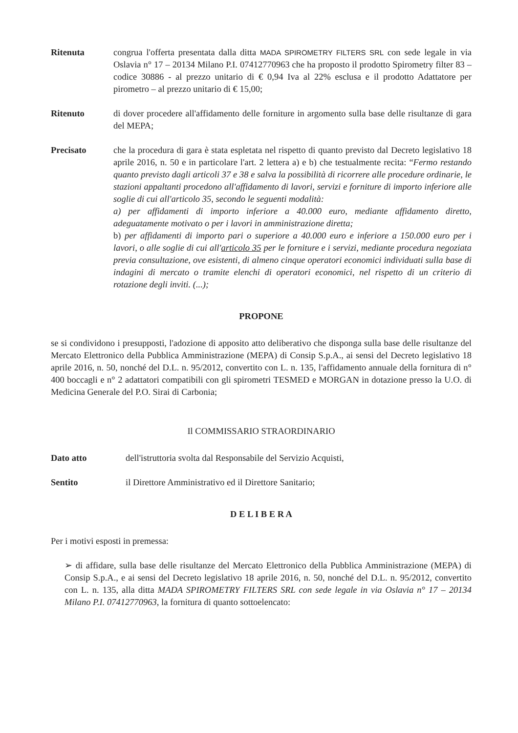Ritenuta congrua l'offerta presentata dalla ditta MADA SPIROMETRY FILTERS SRL con sede legale in via Oslavia n° 17 – 20134 Milano P.I. 07412770963 che ha proposto il prodotto Spirometry filter 83 – codice 30886 - al prezzo unitario di € 0,94 Iva al 22% esclusa e il prodotto Adattatore per pirometro – al prezzo unitario di € 15,00;
Ritenuto di dover procedere all'affidamento delle forniture in argomento sulla base delle risultanze di gara del MEPA;
Precisato che la procedura di gara è stata espletata nel rispetto di quanto previsto dal Decreto legislativo 18 aprile 2016, n. 50 e in particolare l'art. 2 lettera a) e b) che testualmente recita: “Fermo restando quanto previsto dagli articoli 37 e 38 e salva la possibilità di ricorrere alle procedure ordinarie, le stazioni appaltanti procedono all'affidamento di lavori, servizi e forniture di importo inferiore alle soglie di cui all'articolo 35, secondo le seguenti modalità:
a) per affidamenti di importo inferiore a 40.000 euro, mediante affidamento diretto, adeguatamente motivato o per i lavori in amministrazione diretta;
b) per affidamenti di importo pari o superiore a 40.000 euro e inferiore a 150.000 euro per i lavori, o alle soglie di cui all'articolo 35 per le forniture e i servizi, mediante procedura negoziata previa consultazione, ove esistenti, di almeno cinque operatori economici individuati sulla base di indagini di mercato o tramite elenchi di operatori economici, nel rispetto di un criterio di rotazione degli inviti. (...);
PROPONE
se si condividono i presupposti, l'adozione di apposito atto deliberativo che disponga sulla base delle risultanze del Mercato Elettronico della Pubblica Amministrazione (MEPA) di Consip S.p.A., ai sensi del Decreto legislativo 18 aprile 2016, n. 50, nonché del D.L. n. 95/2012, convertito con L. n. 135, l'affidamento annuale della fornitura di n° 400 boccagli e n° 2 adattatori compatibili con gli spirometri TESMED e MORGAN in dotazione presso la U.O. di Medicina Generale del P.O. Sirai di Carbonia;
Il COMMISSARIO STRAORDINARIO
Dato atto dell'istruttoria svolta dal Responsabile del Servizio Acquisti,
Sentito il Direttore Amministrativo ed il Direttore Sanitario;
D E L I B E R A
Per i motivi esposti in premessa:
➢ di affidare, sulla base delle risultanze del Mercato Elettronico della Pubblica Amministrazione (MEPA) di Consip S.p.A., e ai sensi del Decreto legislativo 18 aprile 2016, n. 50, nonché del D.L. n. 95/2012, convertito con L. n. 135, alla ditta MADA SPIROMETRY FILTERS SRL con sede legale in via Oslavia n° 17 – 20134 Milano P.I. 07412770963, la fornitura di quanto sottoelencato: